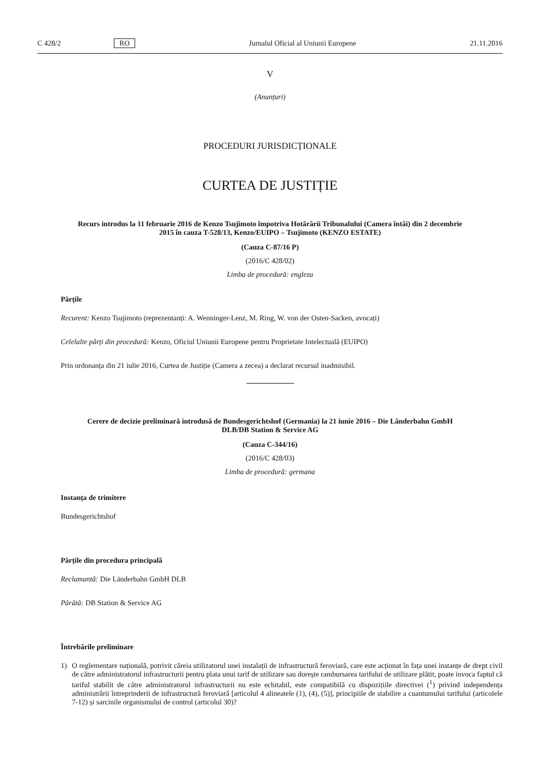C 428/2 RO Jurnalul Oficial al Uniunii Europene 21.11.2016
V
(Anunțuri)
PROCEDURI JURISDICȚIONALE
CURTEA DE JUSTIȚIE
Recurs introdus la 11 februarie 2016 de Kenzo Tsujimoto împotriva Hotărârii Tribunalului (Camera întâi) din 2 decembrie 2015 în cauza T-528/13, Kenzo/EUIPO – Tsujimoto (KENZO ESTATE)
(Cauza C-87/16 P)
(2016/C 428/02)
Limba de procedură: engleza
Părțile
Recurent: Kenzo Tsujimoto (reprezentanți: A. Wenninger-Lenz, M. Ring, W. von der Osten-Sacken, avocați)
Celelalte părți din procedură: Kenzo, Oficiul Uniunii Europene pentru Proprietate Intelectuală (EUIPO)
Prin ordonanța din 21 iulie 2016, Curtea de Justiție (Camera a zecea) a declarat recursul inadmisibil.
Cerere de decizie preliminară introdusă de Bundesgerichtshof (Germania) la 21 iunie 2016 – Die Länderbahn GmbH DLB/DB Station & Service AG
(Cauza C-344/16)
(2016/C 428/03)
Limba de procedură: germana
Instanța de trimitere
Bundesgerichtshof
Părțile din procedura principală
Reclamantă: Die Länderbahn GmbH DLB
Pârâtă: DB Station & Service AG
Întrebările preliminare
1) O reglementare națională, potrivit căreia utilizatorul unei instalații de infrastructură feroviară, care este acționat în fața unei instanțe de drept civil de către administratorul infrastructurii pentru plata unui tarif de utilizare sau dorește rambursarea tarifului de utilizare plătit, poate invoca faptul că tariful stabilit de către administratorul infrastructurii nu este echitabil, este compatibilă cu dispozițiile directivei (<sup>1</sup>) privind independența administrării întreprinderii de infrastructură feroviară [articolul 4 alineatele (1), (4), (5)], principiile de stabilire a cuantumului tarifului (articolele 7-12) și sarcinile organismului de control (articolul 30)?